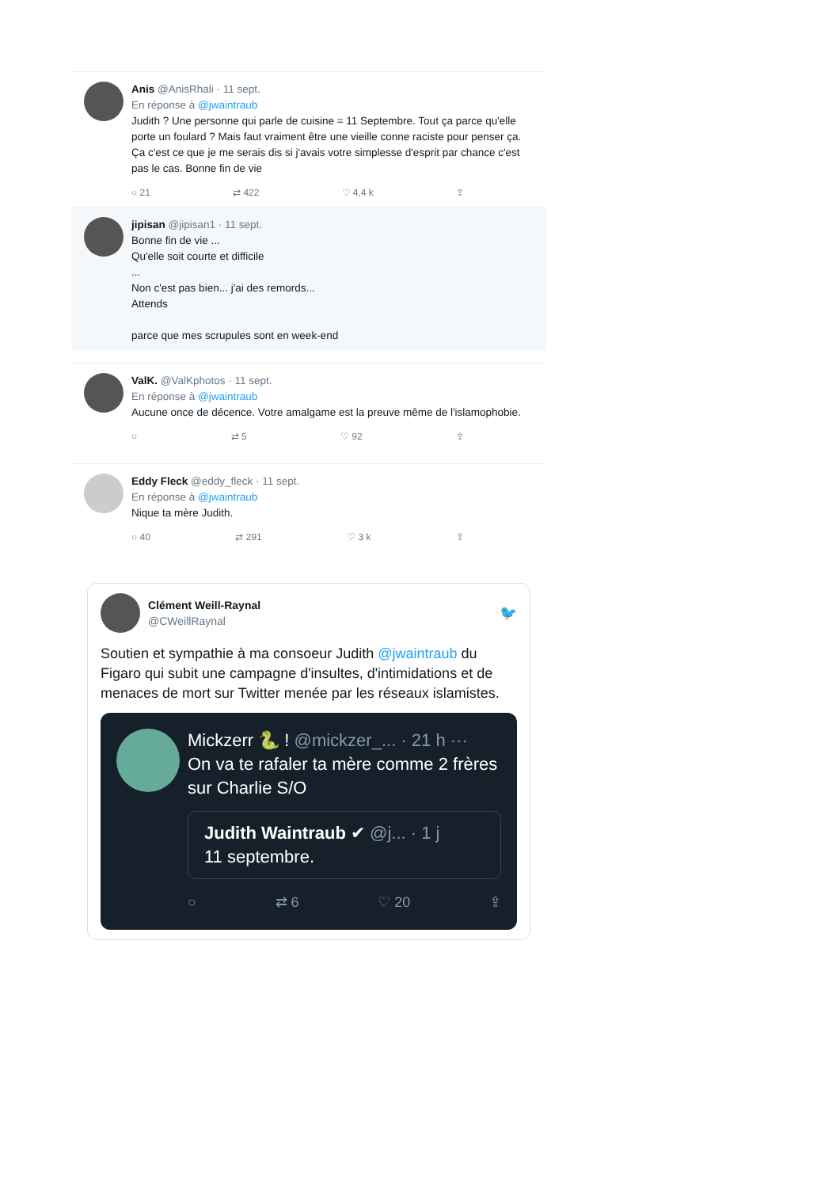Anis @AnisRhali · 11 sept.
En réponse à @jwaintraub
Judith ? Une personne qui parle de cuisine = 11 Septembre. Tout ça parce qu'elle porte un foulard ? Mais faut vraiment être une vieille conne raciste pour penser ça. Ça c'est ce que je me serais dis si j'avais votre simplesse d'esprit par chance c'est pas le cas. Bonne fin de vie
○ 21 ⇄ 422 ♡ 4,4 k ⇪
jipisan @jipisan1 · 11 sept.
Bonne fin de vie ...
Qu'elle soit courte et difficile
...
Non c'est pas bien... j'ai des remords...
Attends
parce que mes scrupules sont en week-end
ValK. @ValKphotos · 11 sept.
En réponse à @jwaintraub
Aucune once de décence. Votre amalgame est la preuve même de l'islamophobie.
○ ⇄ 5 ♡ 92 ⇪
Eddy Fleck @eddy_fleck · 11 sept.
En réponse à @jwaintraub
Nique ta mère Judith.
○ 40 ⇄ 291 ♡ 3 k ⇪
Clément Weill-Raynal
@CWeillRaynal
🐦
Soutien et sympathie à ma consoeur Judith @jwaintraub du Figaro qui subit une campagne d'insultes, d'intimidations et de menaces de mort sur Twitter menée par les réseaux islamistes.
Mickzerr 🐍 ! @mickzer_... · 21 h ···
On va te rafaler ta mère comme 2 frères sur Charlie S/O
Judith Waintraub ✔ @j... · 1 j
11 septembre.
○ ⇄ 6 ♡ 20 ⇪